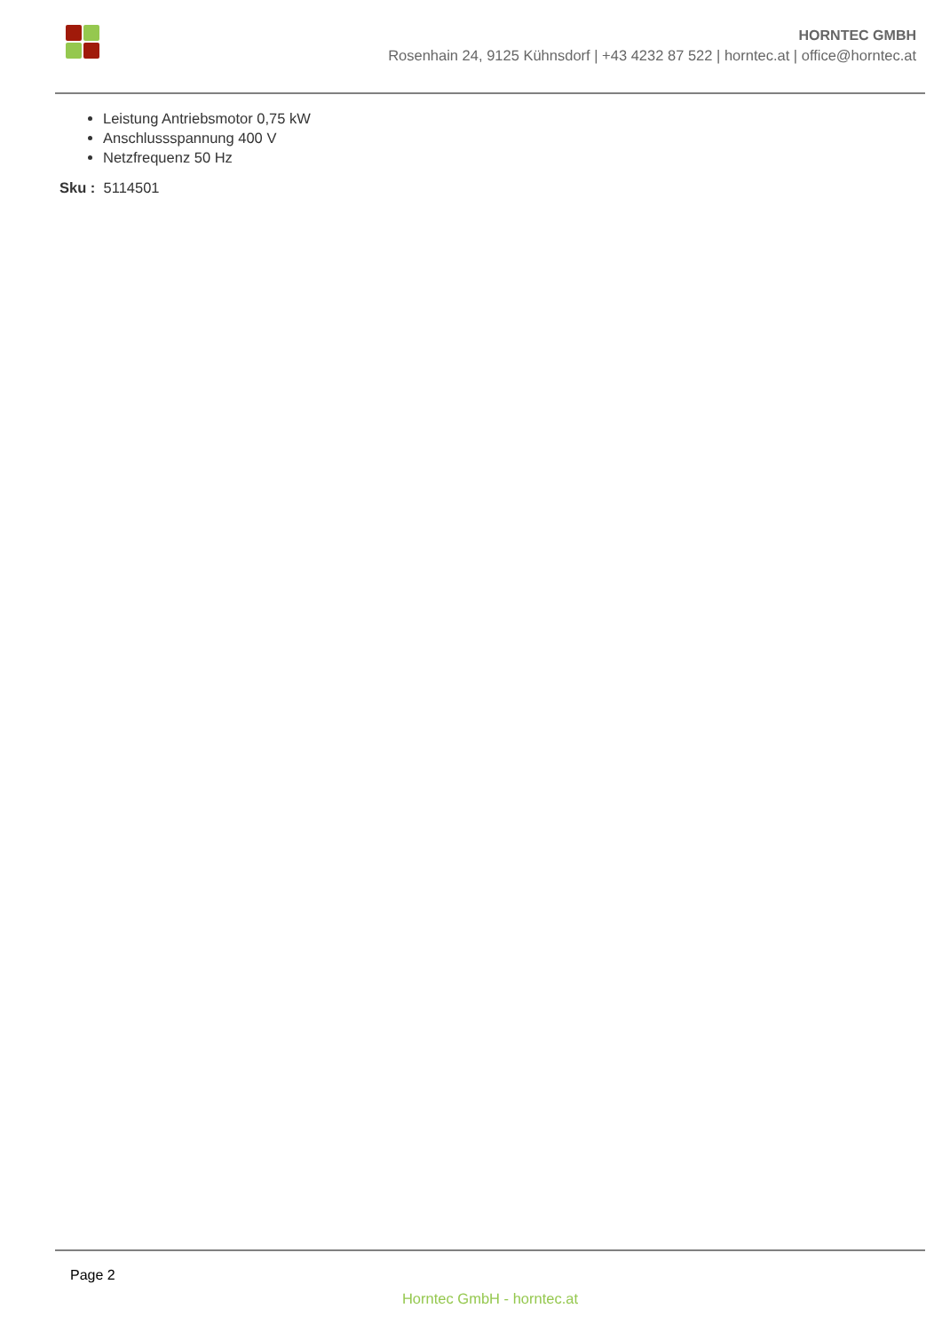HORNTEC GMBH
Rosenhain 24, 9125 Kühnsdorf | +43 4232 87 522 | horntec.at | office@horntec.at
Leistung Antriebsmotor 0,75 kW
Anschlussspannung 400 V
Netzfrequenz 50 Hz
Sku : 5114501
Page 2
Horntec GmbH - horntec.at